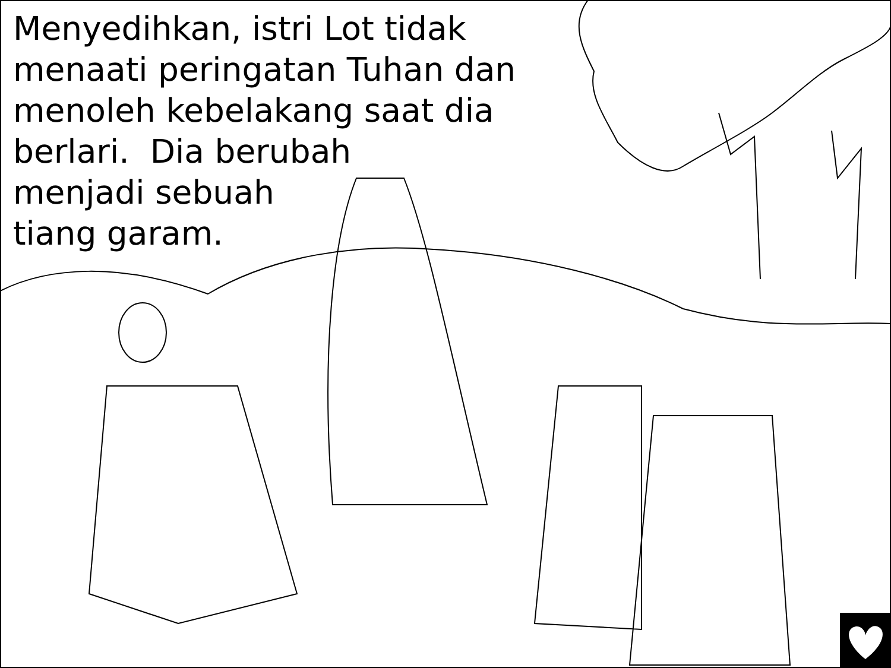Menyedihkan, istri Lot tidak menaati peringatan Tuhan dan menoleh kebelakang saat dia
berlari. Dia berubah
menjadi sebuah
tiang garam.